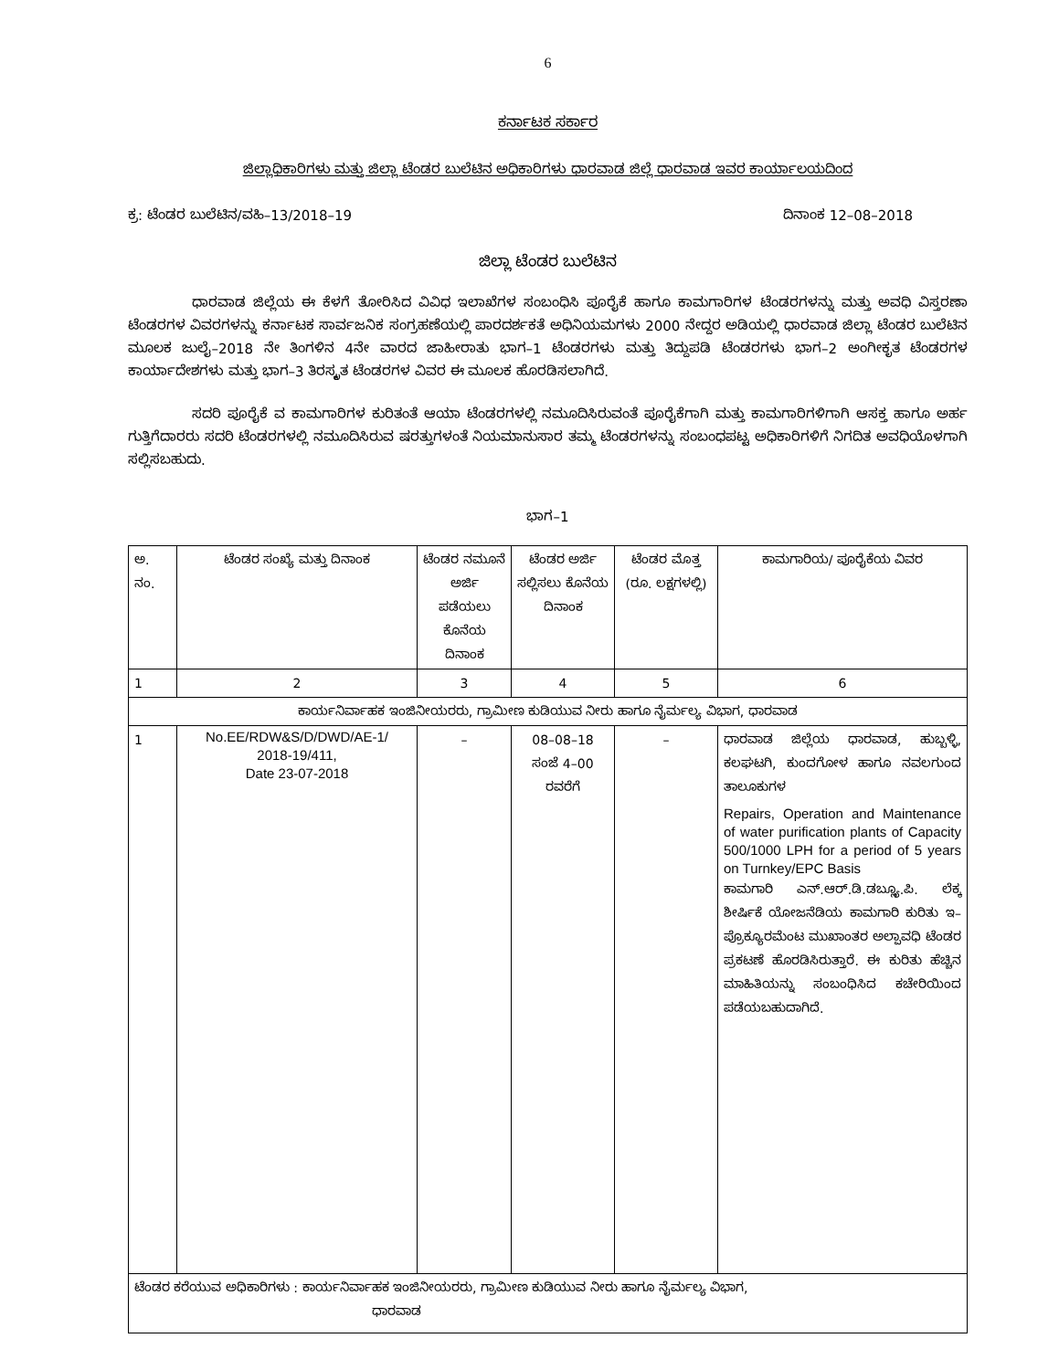6
ಕರ್ನಾಟಕ ಸರ್ಕಾರ
ಜಿಲ್ಲಾಧಿಕಾರಿಗಳು ಮತ್ತು ಜಿಲ್ಲಾ ಟೆಂಡರ ಬುಲೆಟಿನ ಅಧಿಕಾರಿಗಳು ಧಾರವಾಡ ಜಿಲ್ಲೆ ಧಾರವಾಡ ಇವರ ಕಾರ್ಯಾಲಯದಿಂದ
ಕ್ರ: ಟೆಂಡರ ಬುಲೆಟಿನ/ವಹಿ–13/2018–19 ದಿನಾಂಕ 12–08–2018
ಜಿಲ್ಲಾ ಟೆಂಡರ ಬುಲೆಟಿನ
ಧಾರವಾಡ ಜಿಲ್ಲೆಯ ಈ ಕೆಳಗೆ ತೋರಿಸಿದ ವಿವಿಧ ಇಲಾಖೆಗಳ ಸಂಬಂಧಿಸಿ ಪೂರೈಕೆ ಹಾಗೂ ಕಾಮಗಾರಿಗಳ ಟೆಂಡರಗಳನ್ನು ಮತ್ತು ಅವಧಿ ವಿಸ್ತರಣಾ ಟೆಂಡರಗಳ ವಿವರಗಳನ್ನು ಕರ್ನಾಟಕ ಸಾರ್ವಜನಿಕ ಸಂಗ್ರಹಣೆಯಲ್ಲಿ ಪಾರದರ್ಶಕತೆ ಅಧಿನಿಯಮಗಳು 2000 ನೇದ್ದರ ಅಡಿಯಲ್ಲಿ ಧಾರವಾಡ ಜಿಲ್ಲಾ ಟೆಂಡರ ಬುಲೆಟಿನ ಮೂಲಕ ಜುಲೈ–2018 ನೇ ತಿಂಗಳಿನ 4ನೇ ವಾರದ ಜಾಹೀರಾತು ಭಾಗ–1 ಟೆಂಡರಗಳು ಮತ್ತು ತಿದ್ದುಪಡಿ ಟೆಂಡರಗಳು ಭಾಗ–2 ಅಂಗೀಕೃತ ಟೆಂಡರಗಳ ಕಾರ್ಯಾದೇಶಗಳು ಮತ್ತು ಭಾಗ–3 ತಿರಸ್ಕೃತ ಟೆಂಡರಗಳ ವಿವರ ಈ ಮೂಲಕ ಹೊರಡಿಸಲಾಗಿದೆ.
ಸದರಿ ಪೂರೈಕೆ ವ ಕಾಮಗಾರಿಗಳ ಕುರಿತಂತೆ ಆಯಾ ಟೆಂಡರಗಳಲ್ಲಿ ನಮೂದಿಸಿರುವಂತೆ ಪೂರೈಕೆಗಾಗಿ ಮತ್ತು ಕಾಮಗಾರಿಗಳಿಗಾಗಿ ಆಸಕ್ತ ಹಾಗೂ ಅರ್ಹ ಗುತ್ತಿಗೆದಾರರು ಸದರಿ ಟೆಂಡರಗಳಲ್ಲಿ ನಮೂದಿಸಿರುವ ಷರತ್ತುಗಳಂತೆ ನಿಯಮಾನುಸಾರ ತಮ್ಮ ಟೆಂಡರಗಳನ್ನು ಸಂಬಂಧಪಟ್ಟ ಅಧಿಕಾರಿಗಳಿಗೆ ನಿಗದಿತ ಅವಧಿಯೊಳಗಾಗಿ ಸಲ್ಲಿಸಬಹುದು.
ಭಾಗ–1
| ಅ. ನಂ. | ಟೆಂಡರ ಸಂಖ್ಯೆ ಮತ್ತು ದಿನಾಂಕ | ಟೆಂಡರ ನಮೂನೆ ಅರ್ಜಿ ಪಡೆಯಲು ಕೊನೆಯ ದಿನಾಂಕ | ಟೆಂಡರ ಅರ್ಜಿ ಸಲ್ಲಿಸಲು ಕೊನೆಯ ದಿನಾಂಕ | ಟೆಂಡರ ಮೊತ್ತ (ರೂ. ಲಕ್ಷಗಳಲ್ಲಿ) | ಕಾಮಗಾರಿಯ/ ಪೂರೈಕೆಯ ವಿವರ |
| 1 | 2 | 3 | 4 | 5 | 6 |
| ಕಾರ್ಯನಿರ್ವಾಹಕ ಇಂಜಿನೀಯರರು, ಗ್ರಾಮೀಣ ಕುಡಿಯುವ ನೀರು ಹಾಗೂ ನೈರ್ಮಲ್ಯ ವಿಭಾಗ, ಧಾರವಾಡ | | | | | |
| 1 | No.EE/RDW&S/D/DWD/AE-1/ 2018-19/411, Date 23-07-2018 | – | 08–08–18 ಸಂಜೆ 4–00 ರವರೆಗೆ | – | ಧಾರವಾಡ ಜಿಲ್ಲೆಯ ಧಾರವಾಡ, ಹುಬ್ಬಳ್ಳಿ, ಕಲಘಟಗಿ, ಕುಂದಗೋಳ ಹಾಗೂ ನವಲಗುಂದ ತಾಲೂಕುಗಳ Repairs, Operation and Maintenance of water purification plants of Capacity 500/1000 LPH for a period of 5 years on Turnkey/EPC Basis ಕಾಮಗಾರಿ ಎನ್.ಆರ್.ಡಿ.ಡಬ್ಲ್ಯೂ.ಪಿ. ಲೆಕ್ಕ ಶೀರ್ಷಿಕೆ ಯೋಜನೆಡಿಯ ಕಾಮಗಾರಿ ಕುರಿತು ಇ–ಪ್ರೊಕ್ಯೂರಮೆಂಟ ಮುಖಾಂತರ ಅಲ್ಪಾವಧಿ ಟೆಂಡರ ಪ್ರಕಟಣೆ ಹೊರಡಿಸಿರುತ್ತಾರೆ. ಈ ಕುರಿತು ಹೆಚ್ಚಿನ ಮಾಹಿತಿಯನ್ನು ಸಂಬಂಧಿಸಿದ ಕಚೇರಿಯಿಂದ ಪಡೆಯಬಹುದಾಗಿದೆ. |
| ಟೆಂಡರ ಕರೆಯುವ ಅಧಿಕಾರಿಗಳು : ಕಾರ್ಯನಿರ್ವಾಹಕ ಇಂಜಿನೀಯರರು, ಗ್ರಾಮೀಣ ಕುಡಿಯುವ ನೀರು ಹಾಗೂ ನೈರ್ಮಲ್ಯ ವಿಭಾಗ, ಧಾರವಾಡ | | | | | |